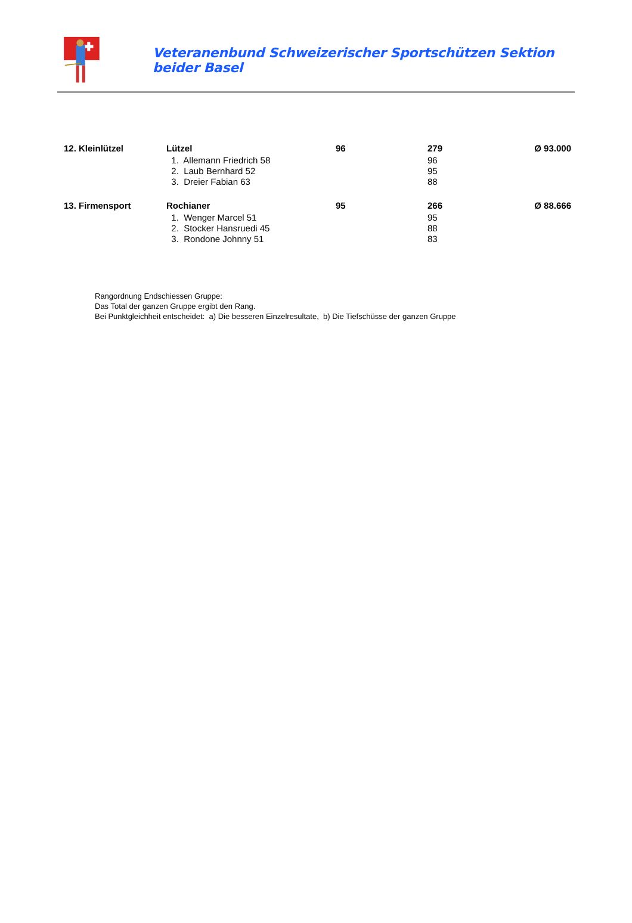Veteranenbund Schweizerischer Sportschützen Sektion beider Basel
| 12. Kleinlützel | Lützel | 96 | 279 | Ø 93.000 |
| | 1. Allemann Friedrich 58 | | 96 | |
| | 2. Laub Bernhard 52 | | 95 | |
| | 3. Dreier Fabian 63 | | 88 | |
| 13. Firmensport | Rochianer | 95 | 266 | Ø 88.666 |
| | 1. Wenger Marcel 51 | | 95 | |
| | 2. Stocker Hansruedi 45 | | 88 | |
| | 3. Rondone Johnny 51 | | 83 | |
Rangordnung Endschiessen Gruppe:
Das Total der ganzen Gruppe ergibt den Rang.
Bei Punktgleichheit entscheidet: a) Die besseren Einzelresultate, b) Die Tiefschüsse der ganzen Gruppe